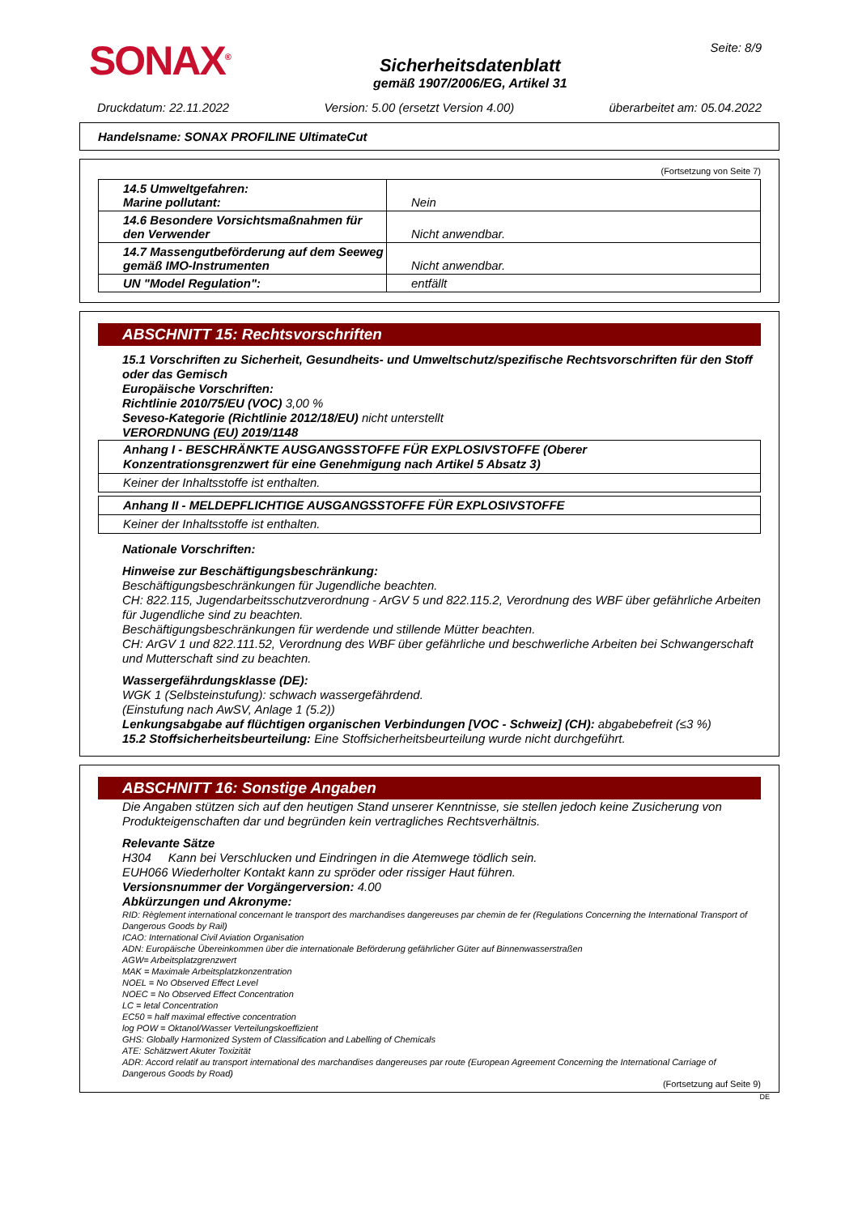SONAX<sup>®</sup>
Sicherheitsdatenblatt
gemäß 1907/2006/EG, Artikel 31
Seite: 8/9
Druckdatum: 22.11.2022 Version: 5.00 (ersetzt Version 4.00) überarbeitet am: 05.04.2022
Handelsname: SONAX PROFILINE UltimateCut
(Fortsetzung von Seite 7)
| 14.5 Umweltgefahren: Marine pollutant: | Nein |
| 14.6 Besondere Vorsichtsmaßnahmen für den Verwender | Nicht anwendbar. |
| 14.7 Massengutbeförderung auf dem Seeweg gemäß IMO-Instrumenten | Nicht anwendbar. |
| UN "Model Regulation": | entfällt |
ABSCHNITT 15: Rechtsvorschriften
15.1 Vorschriften zu Sicherheit, Gesundheits- und Umweltschutz/spezifische Rechtsvorschriften für den Stoff oder das Gemisch
Europäische Vorschriften:
Richtlinie 2010/75/EU (VOC) 3,00 %
Seveso-Kategorie (Richtlinie 2012/18/EU) nicht unterstellt
VERORDNUNG (EU) 2019/1148
Anhang I - BESCHRÄNKTE AUSGANGSSTOFFE FÜR EXPLOSIVSTOFFE (Oberer Konzentrationsgrenzwert für eine Genehmigung nach Artikel 5 Absatz 3)
Keiner der Inhaltsstoffe ist enthalten.
Anhang II - MELDEPFLICHTIGE AUSGANGSSTOFFE FÜR EXPLOSIVSTOFFE
Keiner der Inhaltsstoffe ist enthalten.
Nationale Vorschriften:
Hinweise zur Beschäftigungsbeschränkung:
Beschäftigungsbeschränkungen für Jugendliche beachten.
CH: 822.115, Jugendarbeitsschutzverordnung - ArGV 5 und 822.115.2, Verordnung des WBF über gefährliche Arbeiten für Jugendliche sind zu beachten.
Beschäftigungsbeschränkungen für werdende und stillende Mütter beachten.
CH: ArGV 1 und 822.111.52, Verordnung des WBF über gefährliche und beschwerliche Arbeiten bei Schwangerschaft und Mutterschaft sind zu beachten.
Wassergefährdungsklasse (DE):
WGK 1 (Selbsteinstufung): schwach wassergefährdend.
(Einstufung nach AwSV, Anlage 1 (5.2))
Lenkungsabgabe auf flüchtigen organischen Verbindungen [VOC - Schweiz] (CH): abgabebefreit (≤3 %)
15.2 Stoffsicherheitsbeurteilung: Eine Stoffsicherheitsbeurteilung wurde nicht durchgeführt.
ABSCHNITT 16: Sonstige Angaben
Die Angaben stützen sich auf den heutigen Stand unserer Kenntnisse, sie stellen jedoch keine Zusicherung von Produkteigenschaften dar und begründen kein vertragliches Rechtsverhältnis.
Relevante Sätze
H304 Kann bei Verschlucken und Eindringen in die Atemwege tödlich sein.
EUH066 Wiederholter Kontakt kann zu spröder oder rissiger Haut führen.
Versionsnummer der Vorgängerversion: 4.00
Abkürzungen und Akronyme:
RID: Règlement international concernant le transport des marchandises dangereuses par chemin de fer (Regulations Concerning the International Transport of Dangerous Goods by Rail)
ICAO: International Civil Aviation Organisation
ADN: Europäische Übereinkommen über die internationale Beförderung gefährlicher Güter auf Binnenwasserstraßen
AGW= Arbeitsplatzgrenzwert
MAK = Maximale Arbeitsplatzkonzentration
NOEL = No Observed Effect Level
NOEC = No Observed Effect Concentration
LC = letal Concentration
EC50 = half maximal effective concentration
log POW = Oktanol/Wasser Verteilungskoeffizient
GHS: Globally Harmonized System of Classification and Labelling of Chemicals
ATE: Schätzwert Akuter Toxizität
ADR: Accord relatif au transport international des marchandises dangereuses par route (European Agreement Concerning the International Carriage of Dangerous Goods by Road)
(Fortsetzung auf Seite 9)
DE